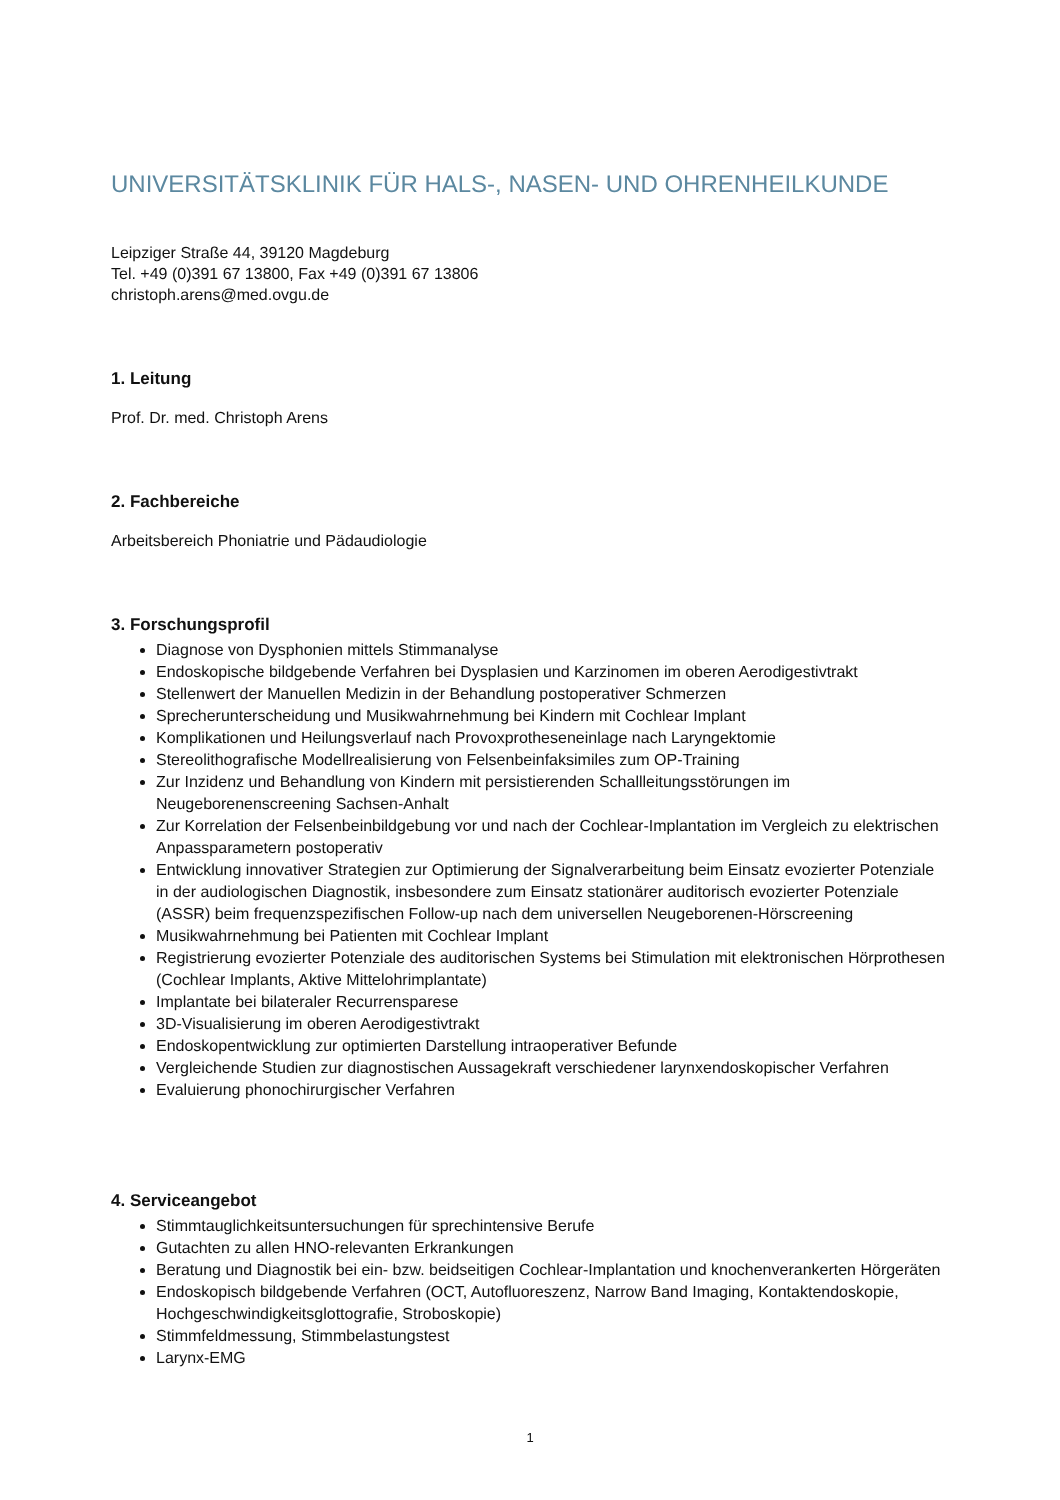UNIVERSITÄTSKLINIK FÜR HALS-, NASEN- UND OHRENHEILKUNDE
Leipziger Straße 44, 39120 Magdeburg
Tel. +49 (0)391 67 13800, Fax +49 (0)391 67 13806
christoph.arens@med.ovgu.de
1. Leitung
Prof. Dr. med. Christoph Arens
2. Fachbereiche
Arbeitsbereich Phoniatrie und Pädaudiologie
3. Forschungsprofil
Diagnose von Dysphonien mittels Stimmanalyse
Endoskopische bildgebende Verfahren bei Dysplasien und Karzinomen im oberen Aerodigestivtrakt
Stellenwert der Manuellen Medizin in der Behandlung postoperativer Schmerzen
Sprecherunterscheidung und Musikwahrnehmung bei Kindern mit Cochlear Implant
Komplikationen und Heilungsverlauf nach Provoxprotheseneinlage nach Laryngektomie
Stereolithografische Modellrealisierung von Felsenbeinfaksimiles zum OP-Training
Zur Inzidenz und Behandlung von Kindern mit persistierenden Schallleitungsstörungen im Neugeborenenscreening Sachsen-Anhalt
Zur Korrelation der Felsenbeinbildgebung vor und nach der Cochlear-Implantation im Vergleich zu elektrischen Anpassparametern postoperativ
Entwicklung innovativer Strategien zur Optimierung der Signalverarbeitung beim Einsatz evozierter Potenziale in der audiologischen Diagnostik, insbesondere zum Einsatz stationärer auditorisch evozierter Potenziale (ASSR) beim frequenzspezifischen Follow-up nach dem universellen Neugeborenen-Hörscreening
Musikwahrnehmung bei Patienten mit Cochlear Implant
Registrierung evozierter Potenziale des auditorischen Systems bei Stimulation mit elektronischen Hörprothesen (Cochlear Implants, Aktive Mittelohrimplantate)
Implantate bei bilateraler Recurrensparese
3D-Visualisierung im oberen Aerodigestivtrakt
Endoskopentwicklung zur optimierten Darstellung intraoperativer Befunde
Vergleichende Studien zur diagnostischen Aussagekraft verschiedener larynxendoskopischer Verfahren
Evaluierung phonochirurgischer Verfahren
4. Serviceangebot
Stimmtauglichkeitsuntersuchungen für sprechintensive Berufe
Gutachten zu allen HNO-relevanten Erkrankungen
Beratung und Diagnostik bei ein- bzw. beidseitigen Cochlear-Implantation und knochenverankerten Hörgeräten
Endoskopisch bildgebende Verfahren (OCT, Autofluoreszenz, Narrow Band Imaging, Kontaktendoskopie, Hochgeschwindigkeitsglottografie, Stroboskopie)
Stimmfeldmessung, Stimmbelastungstest
Larynx-EMG
1